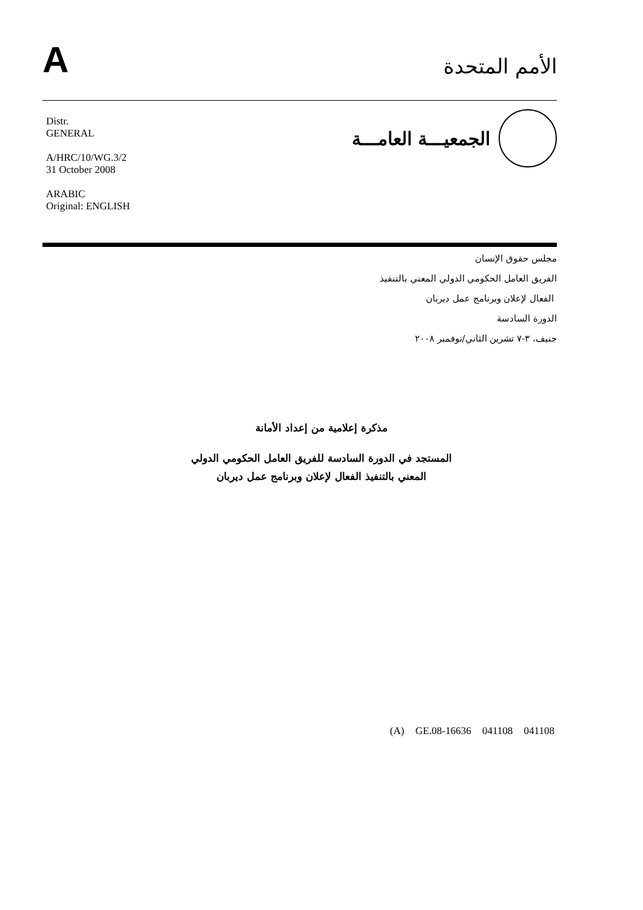A
الأمم المتحدة
Distr.
GENERAL
A/HRC/10/WG.3/2
31 October 2008
ARABIC
Original: ENGLISH
الجمعيـــة العامـــة
مجلس حقوق الإنسان
الفريق العامل الحكومي الدولي المعني بالتنفيذ
الفعال لإعلان وبرنامج عمل ديربان
الدورة السادسة
جنيف، ٣-٧ تشرين الثاني/نوفمبر ٢٠٠٨
مذكرة إعلامية من إعداد الأمانة
المستجد في الدورة السادسة للفريق العامل الحكومي الدولي
المعني بالتنفيذ الفعال لإعلان وبرنامج عمل ديربان
(A) GE.08-16636 041108 041108